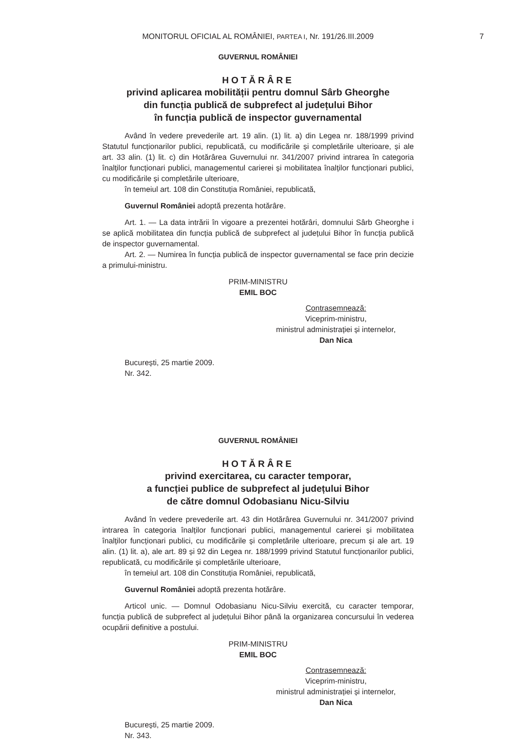MONITORUL OFICIAL AL ROMÂNIEI, PARTEA I, Nr. 191/26.III.2009 7
GUVERNUL ROMÂNIEI
HOTĂRÂRE
privind aplicarea mobilității pentru domnul Sârb Gheorghe
din funcția publică de subprefect al județului Bihor
în funcția publică de inspector guvernamental
Având în vedere prevederile art. 19 alin. (1) lit. a) din Legea nr. 188/1999 privind Statutul funcționarilor publici, republicată, cu modificările și completările ulterioare, și ale art. 33 alin. (1) lit. c) din Hotărârea Guvernului nr. 341/2007 privind intrarea în categoria înalților funcționari publici, managementul carierei și mobilitatea înalților funcționari publici, cu modificările și completările ulterioare,
în temeiul art. 108 din Constituția României, republicată,
Guvernul României adoptă prezenta hotărâre.
Art. 1. — La data intrării în vigoare a prezentei hotărâri, domnului Sârb Gheorghe i se aplică mobilitatea din funcția publică de subprefect al județului Bihor în funcția publică de inspector guvernamental.
Art. 2. — Numirea în funcția publică de inspector guvernamental se face prin decizie a primului-ministru.
PRIM-MINISTRU
EMIL BOC
Contrasemnează:
Viceprim-ministru,
ministrul administrației și internelor,
Dan Nica
București, 25 martie 2009.
Nr. 342.
GUVERNUL ROMÂNIEI
HOTĂRÂRE
privind exercitarea, cu caracter temporar,
a funcției publice de subprefect al județului Bihor
de către domnul Odobasianu Nicu-Silviu
Având în vedere prevederile art. 43 din Hotărârea Guvernului nr. 341/2007 privind intrarea în categoria înalților funcționari publici, managementul carierei și mobilitatea înalților funcționari publici, cu modificările și completările ulterioare, precum și ale art. 19 alin. (1) lit. a), ale art. 89 și 92 din Legea nr. 188/1999 privind Statutul funcționarilor publici, republicată, cu modificările și completările ulterioare,
în temeiul art. 108 din Constituția României, republicată,
Guvernul României adoptă prezenta hotărâre.
Articol unic. — Domnul Odobasianu Nicu-Silviu exercită, cu caracter temporar, funcția publică de subprefect al județului Bihor până la organizarea concursului în vederea ocupării definitive a postului.
PRIM-MINISTRU
EMIL BOC
Contrasemnează:
Viceprim-ministru,
ministrul administrației și internelor,
Dan Nica
București, 25 martie 2009.
Nr. 343.